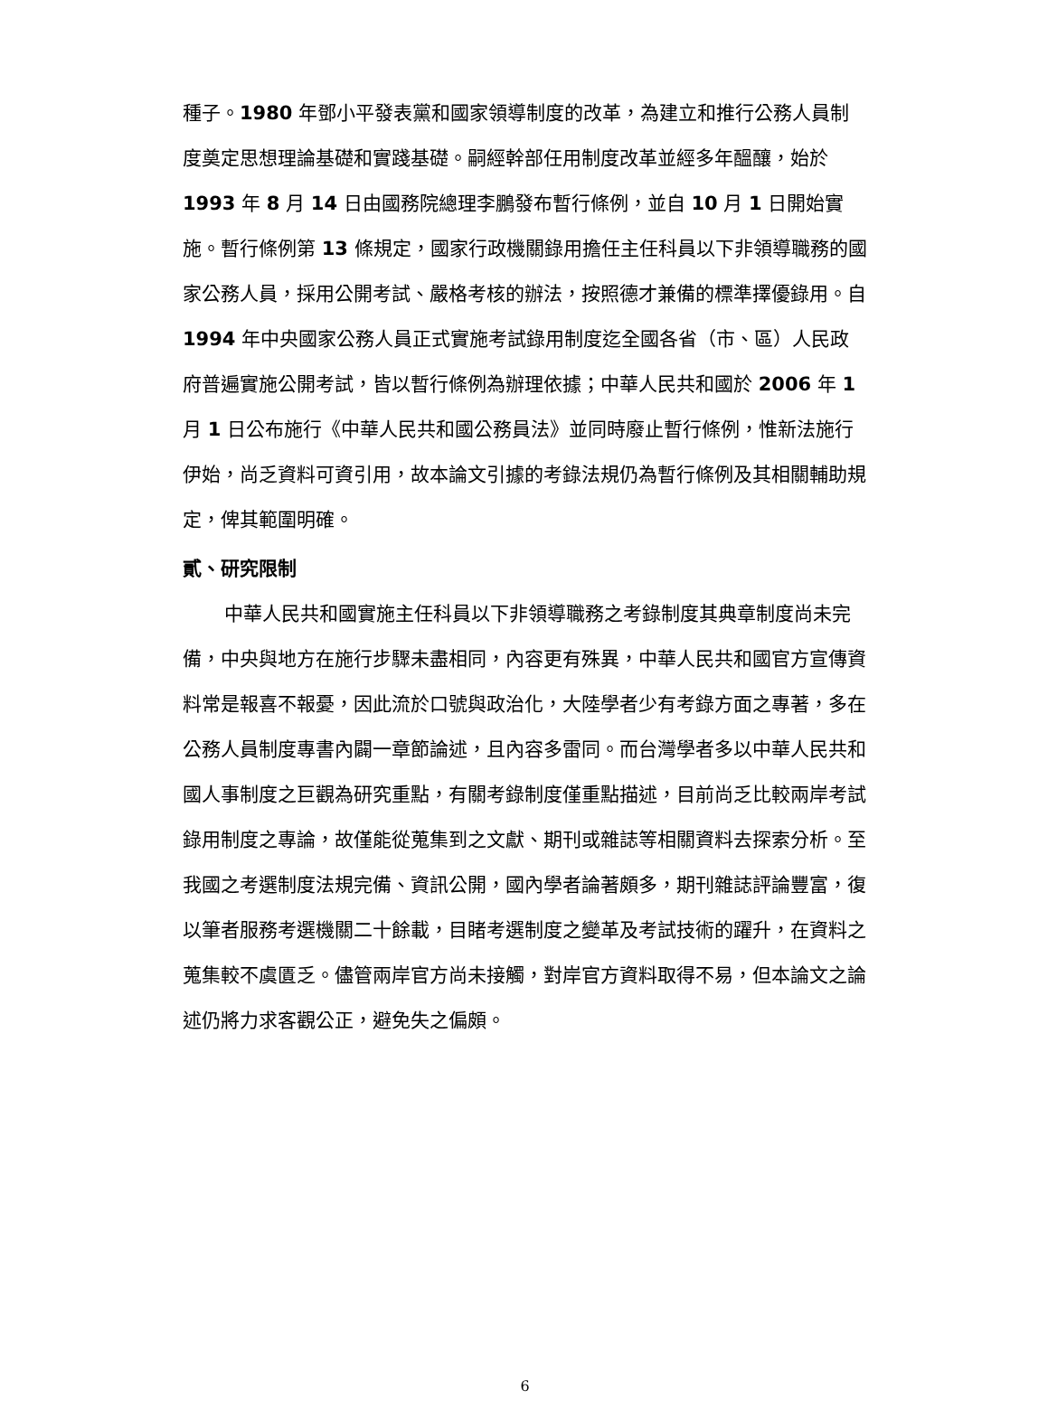種子。1980 年鄧小平發表黨和國家領導制度的改革，為建立和推行公務人員制度奠定思想理論基礎和實踐基礎。嗣經幹部任用制度改革並經多年醞釀，始於1993 年 8 月 14 日由國務院總理李鵬發布暫行條例，並自 10 月 1 日開始實施。暫行條例第 13 條規定，國家行政機關錄用擔任主任科員以下非領導職務的國家公務人員，採用公開考試、嚴格考核的辦法，按照德才兼備的標準擇優錄用。自1994 年中央國家公務人員正式實施考試錄用制度迄全國各省（市、區）人民政府普遍實施公開考試，皆以暫行條例為辦理依據；中華人民共和國於 2006 年 1 月 1 日公布施行《中華人民共和國公務員法》並同時廢止暫行條例，惟新法施行伊始，尚乏資料可資引用，故本論文引據的考錄法規仍為暫行條例及其相關輔助規定，俾其範圍明確。
貳、研究限制
中華人民共和國實施主任科員以下非領導職務之考錄制度其典章制度尚未完備，中央與地方在施行步驟未盡相同，內容更有殊異，中華人民共和國官方宣傳資料常是報喜不報憂，因此流於口號與政治化，大陸學者少有考錄方面之專著，多在公務人員制度專書內闢一章節論述，且內容多雷同。而台灣學者多以中華人民共和國人事制度之巨觀為研究重點，有關考錄制度僅重點描述，目前尚乏比較兩岸考試錄用制度之專論，故僅能從蒐集到之文獻、期刊或雜誌等相關資料去探索分析。至我國之考選制度法規完備、資訊公開，國內學者論著頗多，期刊雜誌評論豐富，復以筆者服務考選機關二十餘載，目睹考選制度之變革及考試技術的躍升，在資料之蒐集較不虞匱乏。儘管兩岸官方尚未接觸，對岸官方資料取得不易，但本論文之論述仍將力求客觀公正，避免失之偏頗。
6